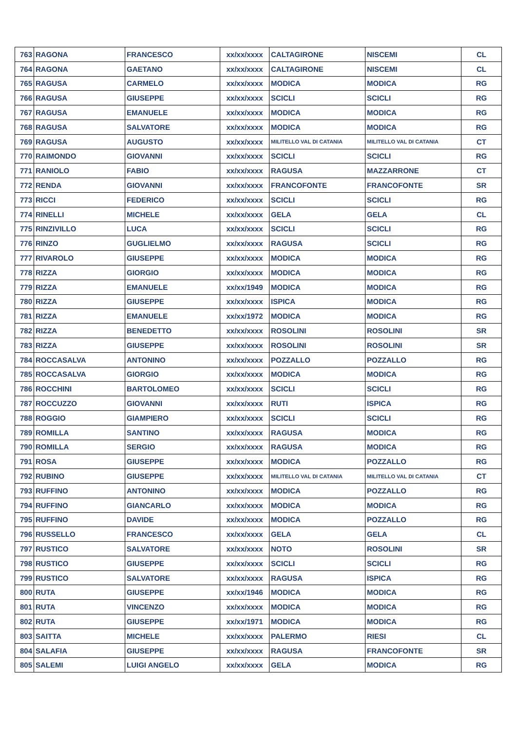| 763 | RAGONA | FRANCESCO | xx/xx/xxxx | CALTAGIRONE | NISCEMI | CL |
| 764 | RAGONA | GAETANO | xx/xx/xxxx | CALTAGIRONE | NISCEMI | CL |
| 765 | RAGUSA | CARMELO | xx/xx/xxxx | MODICA | MODICA | RG |
| 766 | RAGUSA | GIUSEPPE | xx/xx/xxxx | SCICLI | SCICLI | RG |
| 767 | RAGUSA | EMANUELE | xx/xx/xxxx | MODICA | MODICA | RG |
| 768 | RAGUSA | SALVATORE | xx/xx/xxxx | MODICA | MODICA | RG |
| 769 | RAGUSA | AUGUSTO | xx/xx/xxxx | MILITELLO VAL DI CATANIA | MILITELLO VAL DI CATANIA | CT |
| 770 | RAIMONDO | GIOVANNI | xx/xx/xxxx | SCICLI | SCICLI | RG |
| 771 | RANIOLO | FABIO | xx/xx/xxxx | RAGUSA | MAZZARRONE | CT |
| 772 | RENDA | GIOVANNI | xx/xx/xxxx | FRANCOFONTE | FRANCOFONTE | SR |
| 773 | RICCI | FEDERICO | xx/xx/xxxx | SCICLI | SCICLI | RG |
| 774 | RINELLI | MICHELE | xx/xx/xxxx | GELA | GELA | CL |
| 775 | RINZIVILLO | LUCA | xx/xx/xxxx | SCICLI | SCICLI | RG |
| 776 | RINZO | GUGLIELMO | xx/xx/xxxx | RAGUSA | SCICLI | RG |
| 777 | RIVAROLO | GIUSEPPE | xx/xx/xxxx | MODICA | MODICA | RG |
| 778 | RIZZA | GIORGIO | xx/xx/xxxx | MODICA | MODICA | RG |
| 779 | RIZZA | EMANUELE | xx/xx/1949 | MODICA | MODICA | RG |
| 780 | RIZZA | GIUSEPPE | xx/xx/xxxx | ISPICA | MODICA | RG |
| 781 | RIZZA | EMANUELE | xx/xx/1972 | MODICA | MODICA | RG |
| 782 | RIZZA | BENEDETTO | xx/xx/xxxx | ROSOLINI | ROSOLINI | SR |
| 783 | RIZZA | GIUSEPPE | xx/xx/xxxx | ROSOLINI | ROSOLINI | SR |
| 784 | ROCCASALVA | ANTONINO | xx/xx/xxxx | POZZALLO | POZZALLO | RG |
| 785 | ROCCASALVA | GIORGIO | xx/xx/xxxx | MODICA | MODICA | RG |
| 786 | ROCCHINI | BARTOLOMEO | xx/xx/xxxx | SCICLI | SCICLI | RG |
| 787 | ROCCUZZO | GIOVANNI | xx/xx/xxxx | RUTI | ISPICA | RG |
| 788 | ROGGIO | GIAMPIERO | xx/xx/xxxx | SCICLI | SCICLI | RG |
| 789 | ROMILLA | SANTINO | xx/xx/xxxx | RAGUSA | MODICA | RG |
| 790 | ROMILLA | SERGIO | xx/xx/xxxx | RAGUSA | MODICA | RG |
| 791 | ROSA | GIUSEPPE | xx/xx/xxxx | MODICA | POZZALLO | RG |
| 792 | RUBINO | GIUSEPPE | xx/xx/xxxx | MILITELLO VAL DI CATANIA | MILITELLO VAL DI CATANIA | CT |
| 793 | RUFFINO | ANTONINO | xx/xx/xxxx | MODICA | POZZALLO | RG |
| 794 | RUFFINO | GIANCARLO | xx/xx/xxxx | MODICA | MODICA | RG |
| 795 | RUFFINO | DAVIDE | xx/xx/xxxx | MODICA | POZZALLO | RG |
| 796 | RUSSELLO | FRANCESCO | xx/xx/xxxx | GELA | GELA | CL |
| 797 | RUSTICO | SALVATORE | xx/xx/xxxx | NOTO | ROSOLINI | SR |
| 798 | RUSTICO | GIUSEPPE | xx/xx/xxxx | SCICLI | SCICLI | RG |
| 799 | RUSTICO | SALVATORE | xx/xx/xxxx | RAGUSA | ISPICA | RG |
| 800 | RUTA | GIUSEPPE | xx/xx/1946 | MODICA | MODICA | RG |
| 801 | RUTA | VINCENZO | xx/xx/xxxx | MODICA | MODICA | RG |
| 802 | RUTA | GIUSEPPE | xx/xx/1971 | MODICA | MODICA | RG |
| 803 | SAITTA | MICHELE | xx/xx/xxxx | PALERMO | RIESI | CL |
| 804 | SALAFIA | GIUSEPPE | xx/xx/xxxx | RAGUSA | FRANCOFONTE | SR |
| 805 | SALEMI | LUIGI ANGELO | xx/xx/xxxx | GELA | MODICA | RG |